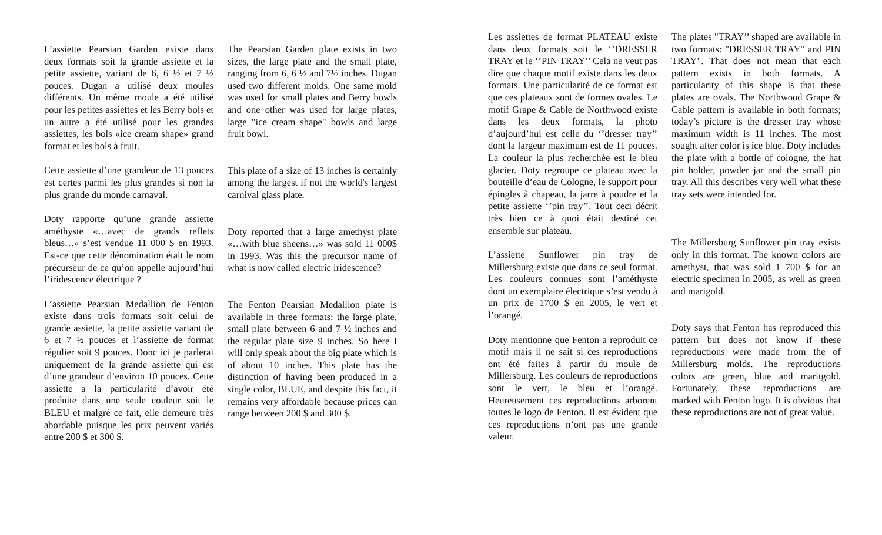L’assiette Pearsian Garden existe dans deux formats soit la grande assiette et la petite assiette, variant de 6, 6 ½ et 7 ½ pouces. Dugan a utilisé deux moules différents. Un même moule a été utilisé pour les petites assiettes et les Berry bols et un autre a été utilisé pour les grandes assiettes, les bols «ice cream shape» grand format et les bols à fruit.
Cette assiette d’une grandeur de 13 pouces est certes parmi les plus grandes si non la plus grande du monde carnaval.
Doty rapporte qu’une grande assiette améthyste «…avec de grands reflets bleus…» s’est vendue 11 000 $ en 1993. Est-ce que cette dénomination était le nom précurseur de ce qu’on appelle aujourd’hui l’iridescence électrique ?
L’assiette Pearsian Medallion de Fenton existe dans trois formats soit celui de grande assiette, la petite assiette variant de 6 et 7 ½ pouces et l’assiette de format régulier soit 9 pouces. Donc ici je parlerai uniquement de la grande assiette qui est d’une grandeur d’environ 10 pouces. Cette assiette a la particularité d’avoir été produite dans une seule couleur soit le BLEU et malgré ce fait, elle demeure très abordable puisque les prix peuvent variés entre 200 $ et 300 $.
The Pearsian Garden plate exists in two sizes, the large plate and the small plate, ranging from 6, 6 ½ and 7½ inches. Dugan used two different molds. One same mold was used for small plates and Berry bowls and one other was used for large plates, large "ice cream shape" bowls and large fruit bowl.
This plate of a size of 13 inches is certainly among the largest if not the world's largest carnival glass plate.
Doty reported that a large amethyst plate «…with blue sheens…» was sold 11 000$ in 1993. Was this the precursor name of what is now called electric iridescence?
The Fenton Pearsian Medallion plate is available in three formats: the large plate, small plate between 6 and 7 ½ inches and the regular plate size 9 inches. So here I will only speak about the big plate which is of about 10 inches. This plate has the distinction of having been produced in a single color, BLUE, and despite this fact, it remains very affordable because prices can range between 200 $ and 300 $.
Les assiettes de format PLATEAU existe dans deux formats soit le ‘’DRESSER TRAY et le ‘’PIN TRAY’’ Cela ne veut pas dire que chaque motif existe dans les deux formats. Une particularité de ce format est que ces plateaux sont de formes ovales. Le motif Grape & Cable de Northwood existe dans les deux formats, la photo d’aujourd’hui est celle du ‘’dresser tray’’ dont la largeur maximum est de 11 pouces. La couleur la plus recherchée est le bleu glacier. Doty regroupe ce plateau avec la bouteille d’eau de Cologne, le support pour épingles à chapeau, la jarre à poudre et la petite assiette ‘’pin tray’’. Tout ceci décrit très bien ce à quoi était destiné cet ensemble sur plateau.
L’assiette Sunflower pin tray de Millersburg existe que dans ce seul format. Les couleurs connues sont l’améthyste dont un exemplaire électrique s’est vendu à un prix de 1700 $ en 2005, le vert et l’orangé.
Doty mentionne que Fenton a reproduit ce motif mais il ne sait si ces reproductions ont été faites à partir du moule de Millersburg. Les couleurs de reproductions sont le vert, le bleu et l’orangé. Heureusement ces reproductions arborent toutes le logo de Fenton. Il est évident que ces reproductions n’ont pas une grande valeur.
The plates "TRAY’’ shaped are available in two formats: "DRESSER TRAY" and PIN TRAY". That does not mean that each pattern exists in both formats. A particularity of this shape is that these plates are ovals. The Northwood Grape & Cable pattern is available in both formats; today’s picture is the dresser tray whose maximum width is 11 inches. The most sought after color is ice blue. Doty includes the plate with a bottle of cologne, the hat pin holder, powder jar and the small pin tray. All this describes very well what these tray sets were intended for.
The Millersburg Sunflower pin tray exists only in this format. The known colors are amethyst, that was sold 1 700 $ for an electric specimen in 2005, as well as green and marigold.
Doty says that Fenton has reproduced this pattern but does not know if these reproductions were made from the of Millersburg molds. The reproductions colors are green, blue and maritgold. Fortunately, these reproductions are marked with Fenton logo. It is obvious that these reproductions are not of great value.